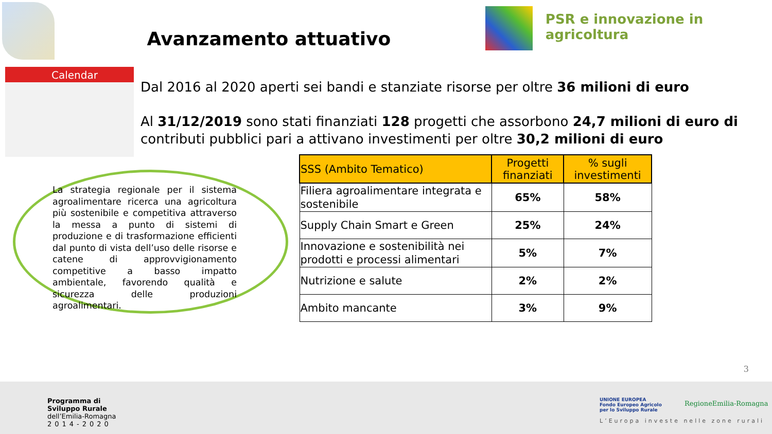Avanzamento attuativo
PSR e innovazione in agricoltura
Calendar
Dal 2016 al 2020 aperti sei bandi e stanziate risorse per oltre 36 milioni di euro
Al 31/12/2019 sono stati finanziati 128 progetti che assorbono 24,7 milioni di euro di contributi pubblici pari a attivano investimenti per oltre 30,2 milioni di euro
La strategia regionale per il sistema agroalimentare ricerca una agricoltura più sostenibile e competitiva attraverso la messa a punto di sistemi di produzione e di trasformazione efficienti dal punto di vista dell’uso delle risorse e catene di approvvigionamento competitive a basso impatto ambientale, favorendo qualità e sicurezza delle produzioni agroalimentari.
| SSS (Ambito Tematico) | Progetti finanziati | % sugli investimenti |
| --- | --- | --- |
| Filiera agroalimentare integrata e sostenibile | 65% | 58% |
| Supply Chain Smart e Green | 25% | 24% |
| Innovazione e sostenibilità nei prodotti e processi alimentari | 5% | 7% |
| Nutrizione e salute | 2% | 2% |
| Ambito mancante | 3% | 9% |
3
Programma di
Sviluppo Rurale
dell’Emilia-Romagna
2014-2020
UNIONE EUROPEA
Fondo Europeo Agricolo
per lo Sviluppo Rurale
RegioneEmilia-Romagna
L’Europa investe nelle zone rurali